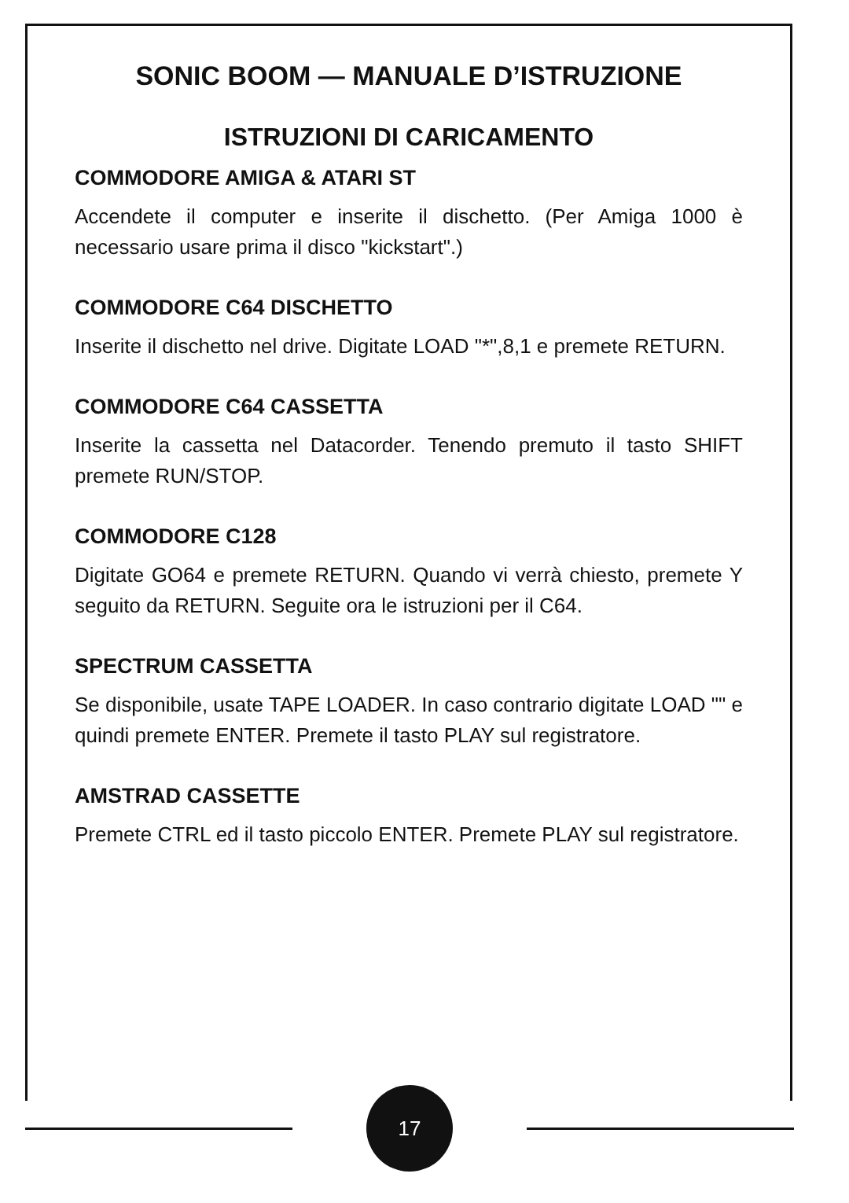SONIC BOOM — MANUALE D’ISTRUZIONE
ISTRUZIONI DI CARICAMENTO
COMMODORE AMIGA & ATARI ST
Accendete il computer e inserite il dischetto. (Per Amiga 1000 è necessario usare prima il disco "kickstart".)
COMMODORE C64 DISCHETTO
Inserite il dischetto nel drive. Digitate LOAD "*",8,1 e premete RETURN.
COMMODORE C64 CASSETTA
Inserite la cassetta nel Datacorder. Tenendo premuto il tasto SHIFT premete RUN/STOP.
COMMODORE C128
Digitate GO64 e premete RETURN. Quando vi verrà chiesto, premete Y seguito da RETURN. Seguite ora le istruzioni per il C64.
SPECTRUM CASSETTA
Se disponibile, usate TAPE LOADER. In caso contrario digitate LOAD "" e quindi premete ENTER. Premete il tasto PLAY sul registratore.
AMSTRAD CASSETTE
Premete CTRL ed il tasto piccolo ENTER. Premete PLAY sul registratore.
17